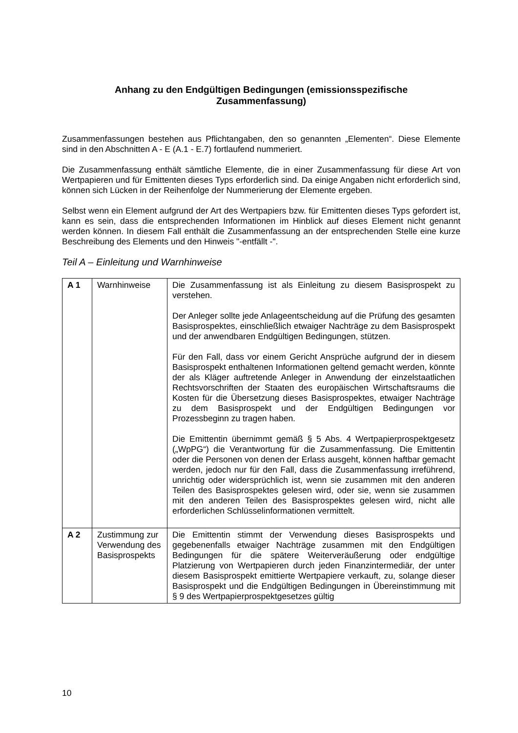Anhang zu den Endgültigen Bedingungen (emissionsspezifische
Zusammenfassung)
Zusammenfassungen bestehen aus Pflichtangaben, den so genannten „Elementen“. Diese Elemente sind in den Abschnitten A - E (A.1 - E.7) fortlaufend nummeriert.
Die Zusammenfassung enthält sämtliche Elemente, die in einer Zusammenfassung für diese Art von Wertpapieren und für Emittenten dieses Typs erforderlich sind. Da einige Angaben nicht erforderlich sind, können sich Lücken in der Reihenfolge der Nummerierung der Elemente ergeben.
Selbst wenn ein Element aufgrund der Art des Wertpapiers bzw. für Emittenten dieses Typs gefordert ist, kann es sein, dass die entsprechenden Informationen im Hinblick auf dieses Element nicht genannt werden können. In diesem Fall enthält die Zusammenfassung an der entsprechenden Stelle eine kurze Beschreibung des Elements und den Hinweis "-entfällt -".
Teil A – Einleitung und Warnhinweise
| A 1 | Warnhinweise | Die Zusammenfassung ist als Einleitung zu diesem Basisprospekt zu verstehen. Der Anleger sollte jede Anlageentscheidung auf die Prüfung des gesamten Basisprospektes, einschließlich etwaiger Nachträge zu dem Basisprospekt und der anwendbaren Endgültigen Bedingungen, stützen. Für den Fall, dass vor einem Gericht Ansprüche aufgrund der in diesem Basisprospekt enthaltenen Informationen geltend gemacht werden, könnte der als Kläger auftretende Anleger in Anwendung der einzelstaatlichen Rechtsvorschriften der Staaten des europäischen Wirtschaftsraums die Kosten für die Übersetzung dieses Basisprospektes, etwaiger Nachträge zu dem Basisprospekt und der Endgültigen Bedingungen vor Prozessbeginn zu tragen haben. Die Emittentin übernimmt gemäß § 5 Abs. 4 Wertpapierprospekt­gesetz („WpPG“) die Verantwortung für die Zusammenfassung. Die Emittentin oder die Personen von denen der Erlass ausgeht, können haftbar gemacht werden, jedoch nur für den Fall, dass die Zusammenfassung irreführend, unrichtig oder widersprüchlich ist, wenn sie zusammen mit den anderen Teilen des Basisprospektes gelesen wird, oder sie, wenn sie zusammen mit den anderen Teilen des Basisprospektes gelesen wird, nicht alle erforderlichen Schlüsselinformationen vermittelt. |
| A 2 | Zustimmung zur Ver­wendung des Basisprospekts | Die Emittentin stimmt der Verwendung dieses Basisprospekts und gegebenenfalls etwaiger Nachträge zusammen mit den Endgültigen Bedingungen für die spätere Weiterveräußerung oder endgültige Platzierung von Wertpapieren durch jeden Finanzintermediär, der unter diesem Basisprospekt emittierte Wertpapiere verkauft, zu, solange dieser Basisprospekt und die Endgültigen Bedingungen in Übereinstimmung mit § 9 des Wertpapierprospektgesetzes gültig |
10